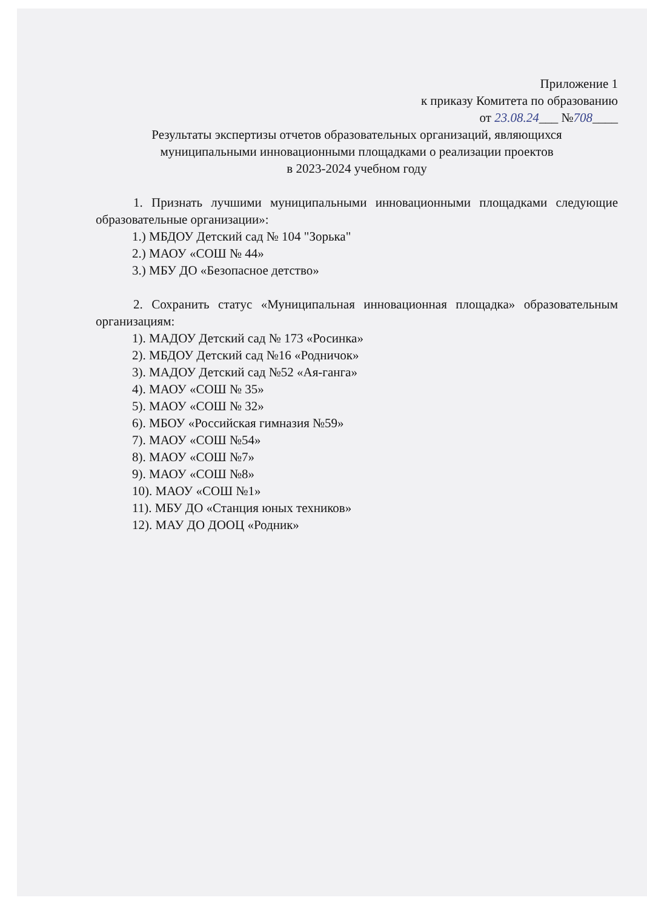Приложение 1
к приказу Комитета по образованию
от 23.08.24___ №708____
Результаты экспертизы отчетов образовательных организаций, являющихся
муниципальными инновационными площадками о реализации проектов
в 2023-2024 учебном году
1. Признать лучшими муниципальными инновационными площадками следующие образовательные организации»:
1.) МБДОУ Детский сад № 104 "Зорька"
2.) МАОУ «СОШ № 44»
3.) МБУ ДО «Безопасное детство»
2. Сохранить статус «Муниципальная инновационная площадка» образовательным организациям:
1). МАДОУ Детский сад № 173 «Росинка»
2). МБДОУ Детский сад №16 «Родничок»
3). МАДОУ Детский сад №52 «Ая-ганга»
4). МАОУ «СОШ № 35»
5). МАОУ «СОШ № 32»
6). МБОУ «Российская гимназия №59»
7). МАОУ «СОШ №54»
8). МАОУ «СОШ №7»
9). МАОУ «СОШ №8»
10). МАОУ «СОШ №1»
11). МБУ ДО «Станция юных техников»
12). МАУ ДО ДООЦ «Родник»